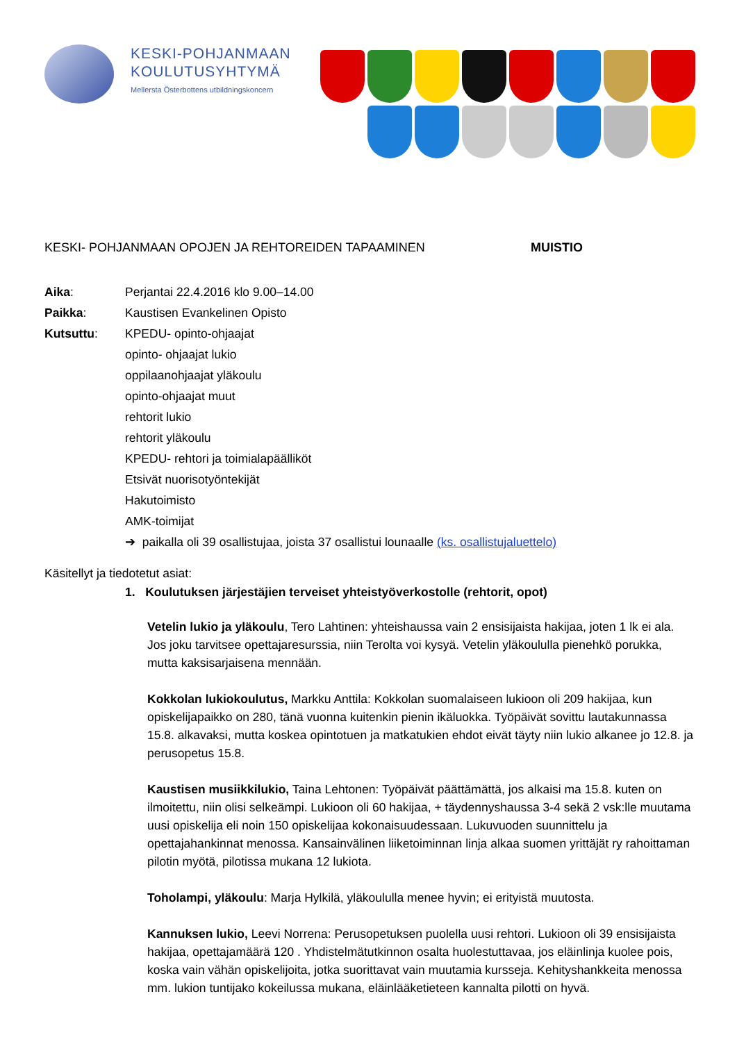KESKI-POHJANMAAN
KOULUTUSYHTYMÄ
Mellersta Österbottens utbildningskoncern
KESKI- POHJANMAAN OPOJEN JA REHTOREIDEN TAPAAMINEN MUISTIO
Aika: Perjantai 22.4.2016 klo 9.00–14.00
Paikka: Kaustisen Evankelinen Opisto
Kutsuttu: KPEDU- opinto-ohjaajat
opinto- ohjaajat lukio
oppilaanohjaajat yläkoulu
opinto-ohjaajat muut
rehtorit lukio
rehtorit yläkoulu
KPEDU- rehtori ja toimialapäälliköt
Etsivät nuorisotyöntekijät
Hakutoimisto
AMK-toimijat
➔ paikalla oli 39 osallistujaa, joista 37 osallistui lounaalle (ks. osallistujaluettelo)
Käsitellyt ja tiedotetut asiat:
1. Koulutuksen järjestäjien terveiset yhteistyöverkostolle (rehtorit, opot)
Vetelin lukio ja yläkoulu, Tero Lahtinen: yhteishaussa vain 2 ensisijaista hakijaa, joten 1 lk ei ala. Jos joku tarvitsee opettajaresurssia, niin Terolta voi kysyä. Vetelin yläkoululla pienehkö porukka, mutta kaksisarjaisena mennään.
Kokkolan lukiokoulutus, Markku Anttila: Kokkolan suomalaiseen lukioon oli 209 hakijaa, kun opiskelijapaikko on 280, tänä vuonna kuitenkin pienin ikäluokka. Työpäivät sovittu lautakunnassa 15.8. alkavaksi, mutta koskea opintotuen ja matkatukien ehdot eivät täyty niin lukio alkanee jo 12.8. ja perusopetus 15.8.
Kaustisen musiikkilukio, Taina Lehtonen: Työpäivät päättämättä, jos alkaisi ma 15.8. kuten on ilmoitettu, niin olisi selkeämpi. Lukioon oli 60 hakijaa, + täydennyshaussa 3-4 sekä 2 vsk:lle muutama uusi opiskelija eli noin 150 opiskelijaa kokonaisuudessaan. Lukuvuoden suunnittelu ja opettajahankinnat menossa. Kansainvälinen liiketoiminnan linja alkaa suomen yrittäjät ry rahoittaman pilotin myötä, pilotissa mukana 12 lukiota.
Toholampi, yläkoulu: Marja Hylkilä, yläkoululla menee hyvin; ei erityistä muutosta.
Kannuksen lukio, Leevi Norrena: Perusopetuksen puolella uusi rehtori. Lukioon oli 39 ensisijaista hakijaa, opettajamäärä 120 . Yhdistelmätutkinnon osalta huolestuttavaa, jos eläinlinja kuolee pois, koska vain vähän opiskelijoita, jotka suorittavat vain muutamia kursseja. Kehityshankkeita menossa mm. lukion tuntijako kokeilussa mukana, eläinlääketieteen kannalta pilotti on hyvä.